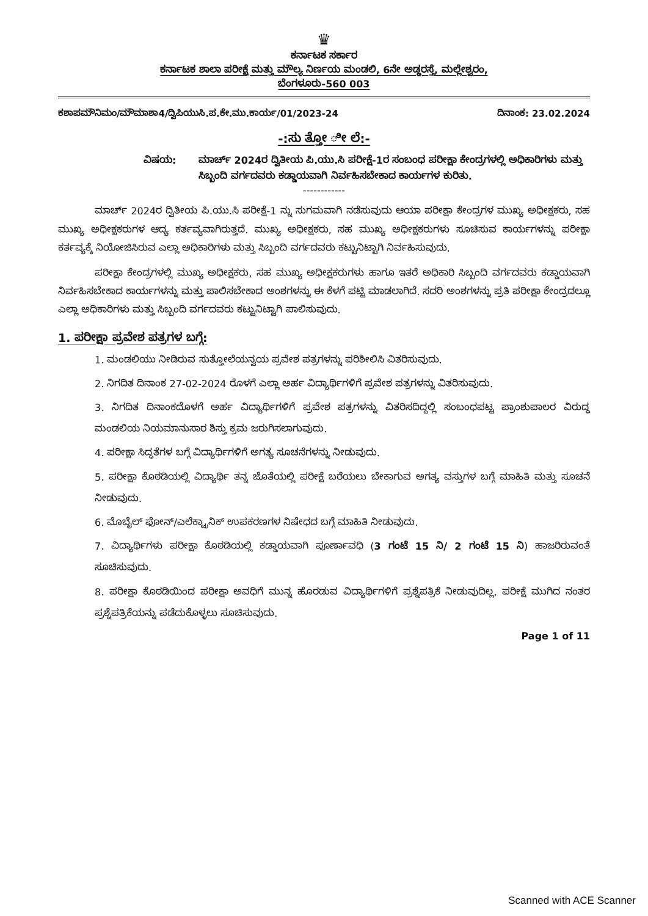♛
ಕರ್ನಾಟಕ ಸರ್ಕಾರ
ಕರ್ನಾಟಕ ಶಾಲಾ ಪರೀಕ್ಷೆ ಮತ್ತು ಮೌಲ್ಯ ನಿರ್ಣಯ ಮಂಡಲಿ, 6ನೇ ಅಡ್ಡರಸ್ತೆ, ಮಲ್ಲೇಶ್ವರಂ,
ಬೆಂಗಳೂರು-560 003
ಕಶಾಪಮೌನಿಮಂ/ಮೌಮಾಶಾ4/ದ್ವಿಪಿಯುಸಿ.ಪ.ಕೇ.ಮು.ಕಾರ್ಯ/01/2023-24 ದಿನಾಂಕ: 23.02.2024
-:ಸು ತ್ತೋ ೀ ಲೆ:-
ವಿಷಯ: ಮಾರ್ಚ್ 2024ರ ದ್ವಿತೀಯ ಪಿ.ಯು.ಸಿ ಪರೀಕ್ಷೆ-1ರ ಸಂಬಂಧ ಪರೀಕ್ಷಾ ಕೇಂದ್ರಗಳಲ್ಲಿ ಅಧಿಕಾರಿಗಳು ಮತ್ತು ಸಿಬ್ಬಂದಿ ವರ್ಗದವರು ಕಡ್ಡಾಯವಾಗಿ ನಿರ್ವಹಿಸಬೇಕಾದ ಕಾರ್ಯಗಳ ಕುರಿತು.
------------
ಮಾರ್ಚ್ 2024ರ ದ್ವಿತೀಯ ಪಿ.ಯು.ಸಿ ಪರೀಕ್ಷೆ-1 ನ್ನು ಸುಗಮವಾಗಿ ನಡೆಸುವುದು ಆಯಾ ಪರೀಕ್ಷಾ ಕೇಂದ್ರಗಳ ಮುಖ್ಯ ಅಧೀಕ್ಷಕರು, ಸಹ ಮುಖ್ಯ ಅಧೀಕ್ಷಕರುಗಳ ಆದ್ಯ ಕರ್ತವ್ಯವಾಗಿರುತ್ತದೆ. ಮುಖ್ಯ ಅಧೀಕ್ಷಕರು, ಸಹ ಮುಖ್ಯ ಅಧೀಕ್ಷಕರುಗಳು ಸೂಚಿಸುವ ಕಾರ್ಯಗಳನ್ನು ಪರೀಕ್ಷಾ ಕರ್ತವ್ಯಕ್ಕೆ ನಿಯೋಜಿಸಿರುವ ಎಲ್ಲಾ ಅಧಿಕಾರಿಗಳು ಮತ್ತು ಸಿಬ್ಬಂದಿ ವರ್ಗದವರು ಕಟ್ಟುನಿಟ್ಟಾಗಿ ನಿರ್ವಹಿಸುವುದು.
ಪರೀಕ್ಷಾ ಕೇಂದ್ರಗಳಲ್ಲಿ ಮುಖ್ಯ ಅಧೀಕ್ಷಕರು, ಸಹ ಮುಖ್ಯ ಅಧೀಕ್ಷಕರುಗಳು ಹಾಗೂ ಇತರೆ ಅಧಿಕಾರಿ ಸಿಬ್ಬಂದಿ ವರ್ಗದವರು ಕಡ್ಡಾಯವಾಗಿ ನಿರ್ವಹಿಸಬೇಕಾದ ಕಾರ್ಯಗಳನ್ನು ಮತ್ತು ಪಾಲಿಸಬೇಕಾದ ಅಂಶಗಳನ್ನು ಈ ಕೆಳಗೆ ಪಟ್ಟಿ ಮಾಡಲಾಗಿದೆ. ಸದರಿ ಅಂಶಗಳನ್ನು ಪ್ರತಿ ಪರೀಕ್ಷಾ ಕೇಂದ್ರದಲ್ಲೂ ಎಲ್ಲಾ ಅಧಿಕಾರಿಗಳು ಮತ್ತು ಸಿಬ್ಬಂದಿ ವರ್ಗದವರು ಕಟ್ಟುನಿಟ್ಟಾಗಿ ಪಾಲಿಸುವುದು.
1. ಪರೀಕ್ಷಾ ಪ್ರವೇಶ ಪತ್ರಗಳ ಬಗ್ಗೆ:
1. ಮಂಡಲಿಯು ನೀಡಿರುವ ಸುತ್ತೋಲೆಯನ್ವಯ ಪ್ರವೇಶ ಪತ್ರಗಳನ್ನು ಪರಿಶೀಲಿಸಿ ವಿತರಿಸುವುದು.
2. ನಿಗದಿತ ದಿನಾಂಕ 27-02-2024 ರೊಳಗೆ ಎಲ್ಲಾ ಅರ್ಹ ವಿದ್ಯಾರ್ಥಿಗಳಿಗೆ ಪ್ರವೇಶ ಪತ್ರಗಳನ್ನು ವಿತರಿಸುವುದು.
3. ನಿಗದಿತ ದಿನಾಂಕದೊಳಗೆ ಅರ್ಹ ವಿದ್ಯಾರ್ಥಿಗಳಿಗೆ ಪ್ರವೇಶ ಪತ್ರಗಳನ್ನು ವಿತರಿಸದಿದ್ದಲ್ಲಿ ಸಂಬಂಧಪಟ್ಟ ಪ್ರಾಂಶುಪಾಲರ ವಿರುದ್ಧ ಮಂಡಲಿಯ ನಿಯಮಾನುಸಾರ ಶಿಸ್ತು ಕ್ರಮ ಜರುಗಿಸಲಾಗುವುದು.
4. ಪರೀಕ್ಷಾ ಸಿದ್ಧತೆಗಳ ಬಗ್ಗೆ ವಿದ್ಯಾರ್ಥಿಗಳಿಗೆ ಅಗತ್ಯ ಸೂಚನೆಗಳನ್ನು ನೀಡುವುದು.
5. ಪರೀಕ್ಷಾ ಕೊಠಡಿಯಲ್ಲಿ ವಿದ್ಯಾರ್ಥಿ ತನ್ನ ಜೊತೆಯಲ್ಲಿ ಪರೀಕ್ಷೆ ಬರೆಯಲು ಬೇಕಾಗುವ ಅಗತ್ಯ ವಸ್ತುಗಳ ಬಗ್ಗೆ ಮಾಹಿತಿ ಮತ್ತು ಸೂಚನೆ ನೀಡುವುದು.
6. ಮೊಬೈಲ್ ಫೋನ್/ಎಲೆಕ್ಟ್ರಾನಿಕ್ ಉಪಕರಣಗಳ ನಿಷೇಧದ ಬಗ್ಗೆ ಮಾಹಿತಿ ನೀಡುವುದು.
7. ವಿದ್ಯಾರ್ಥಿಗಳು ಪರೀಕ್ಷಾ ಕೊಠಡಿಯಲ್ಲಿ ಕಡ್ಡಾಯವಾಗಿ ಪೂರ್ಣಾವಧಿ (3 ಗಂಟೆ 15 ನಿ/ 2 ಗಂಟೆ 15 ನಿ) ಹಾಜರಿರುವಂತೆ ಸೂಚಿಸುವುದು.
8. ಪರೀಕ್ಷಾ ಕೊಠಡಿಯಿಂದ ಪರೀಕ್ಷಾ ಅವಧಿಗೆ ಮುನ್ನ ಹೊರಡುವ ವಿದ್ಯಾರ್ಥಿಗಳಿಗೆ ಪ್ರಶ್ನೆಪತ್ರಿಕೆ ನೀಡುವುದಿಲ್ಲ, ಪರೀಕ್ಷೆ ಮುಗಿದ ನಂತರ ಪ್ರಶ್ನೆಪತ್ರಿಕೆಯನ್ನು ಪಡೆದುಕೊಳ್ಳಲು ಸೂಚಿಸುವುದು.
Page 1 of 11
Scanned with ACE Scanner